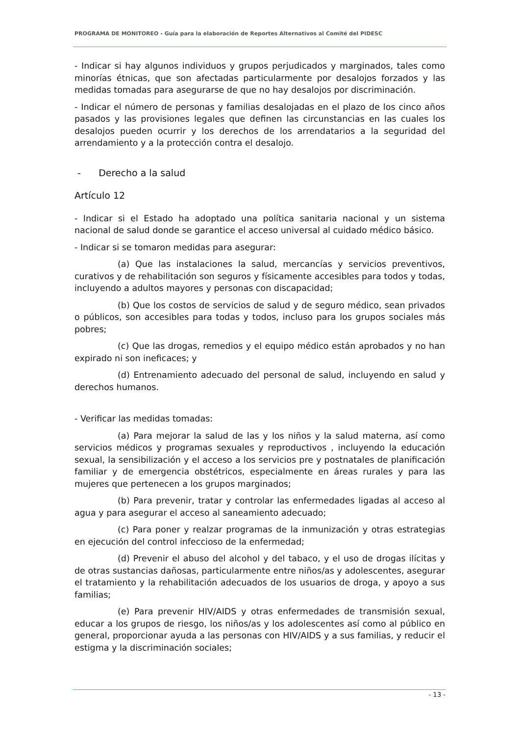PROGRAMA DE MONITOREO - Guía para la elaboración de Reportes Alternativos al Comité del PIDESC
- Indicar si hay algunos individuos y grupos perjudicados y marginados, tales como minorías étnicas, que son afectadas particularmente por desalojos forzados y las medidas tomadas para asegurarse de que no hay desalojos por discriminación.
- Indicar el número de personas y familias desalojadas en el plazo de los cinco años pasados y las provisiones legales que definen las circunstancias en las cuales los desalojos pueden ocurrir y los derechos de los arrendatarios a la seguridad del arrendamiento y a la protección contra el desalojo.
- Derecho a la salud
Artículo 12
- Indicar si el Estado ha adoptado una política sanitaria nacional y un sistema nacional de salud donde se garantice el acceso universal al cuidado médico básico.
- Indicar si se tomaron medidas para asegurar:
(a) Que las instalaciones la salud, mercancías y servicios preventivos, curativos y de rehabilitación son seguros y físicamente accesibles para todos y todas, incluyendo a adultos mayores y personas con discapacidad;
(b) Que los costos de servicios de salud y de seguro médico, sean privados o públicos, son accesibles para todas y todos, incluso para los grupos sociales más pobres;
(c) Que las drogas, remedios y el equipo médico están aprobados y no han expirado ni son ineficaces; y
(d) Entrenamiento adecuado del personal de salud, incluyendo en salud y derechos humanos.
- Verificar las medidas tomadas:
(a) Para mejorar la salud de las y los niños y la salud materna, así como servicios médicos y programas sexuales y reproductivos , incluyendo la educación sexual, la sensibilización y el acceso a los servicios pre y postnatales de planificación familiar y de emergencia obstétricos, especialmente en áreas rurales y para las mujeres que pertenecen a los grupos marginados;
(b) Para prevenir, tratar y controlar las enfermedades ligadas al acceso al agua y para asegurar el acceso al saneamiento adecuado;
(c) Para poner y realzar programas de la inmunización y otras estrategias en ejecución del control infeccioso de la enfermedad;
(d) Prevenir el abuso del alcohol y del tabaco, y el uso de drogas ilícitas y de otras sustancias dañosas, particularmente entre niños/as y adolescentes, asegurar el tratamiento y la rehabilitación adecuados de los usuarios de droga, y apoyo a sus familias;
(e) Para prevenir HIV/AIDS y otras enfermedades de transmisión sexual, educar a los grupos de riesgo, los niños/as y los adolescentes así como al público en general, proporcionar ayuda a las personas con HIV/AIDS y a sus familias, y reducir el estigma y la discriminación sociales;
- 13 -